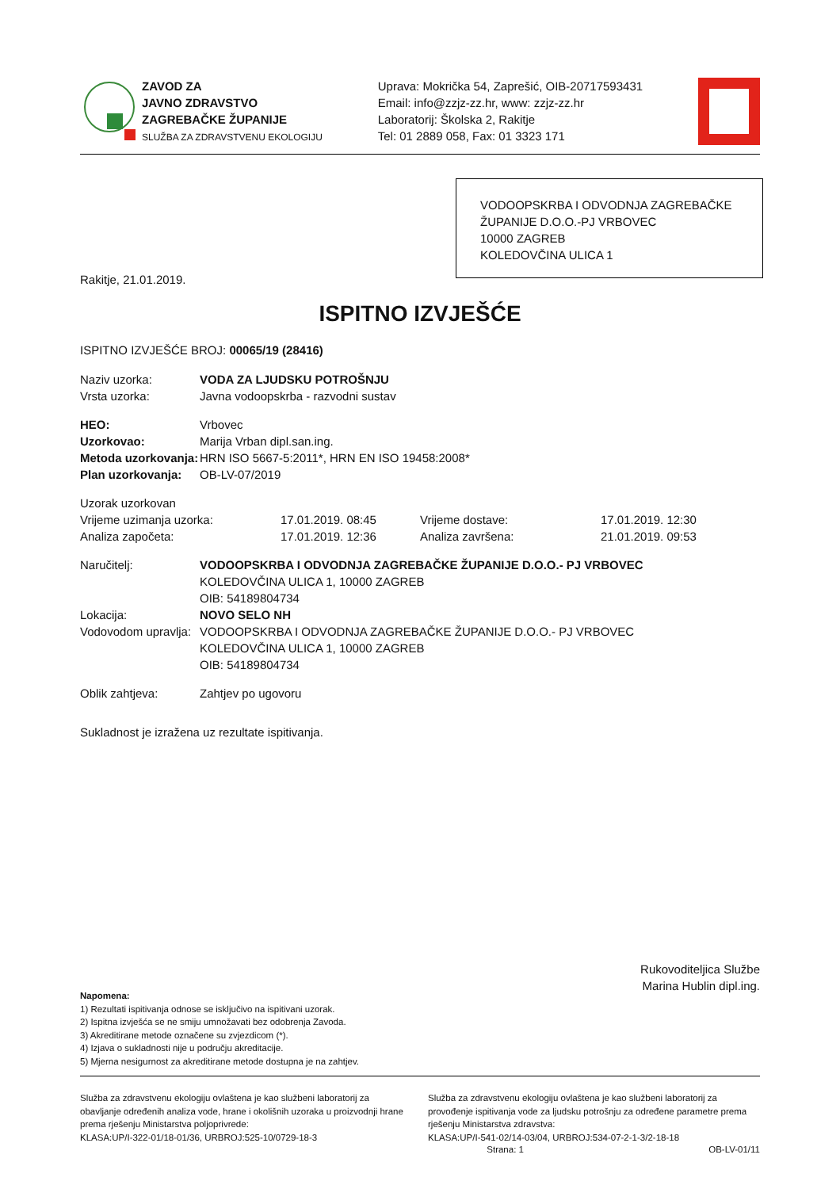ZAVOD ZA
JAVNO ZDRAVSTVO
ZAGREBAČKE ŽUPANIJE
SLUŽBA ZA ZDRAVSTVENU EKOLOGIJU
Uprava: Mokrička 54, Zaprešić, OIB-20717593431
Email: info@zzjz-zz.hr, www: zzjz-zz.hr
Laboratorij: Školska 2, Rakitje
Tel: 01 2889 058, Fax: 01 3323 171
VODOOPSKRBA I ODVODNJA ZAGREBAČKE ŽUPANIJE D.O.O.-PJ VRBOVEC
10000 ZAGREB
KOLEDOVČINA ULICA 1
Rakitje, 21.01.2019.
ISPITNO IZVJEŠĆE
ISPITNO IZVJEŠĆE BROJ: 00065/19 (28416)
| Naziv uzorka: | VODA ZA LJUDSKU POTROŠNJU |
| Vrsta uzorka: | Javna vodoopskrba - razvodni sustav |
| HEO: | Vrbovec |
| Uzorkovao: | Marija Vrban dipl.san.ing. |
| Metoda uzorkovanja: | HRN ISO 5667-5:2011*, HRN EN ISO 19458:2008* |
| Plan uzorkovanja: | OB-LV-07/2019 |
| Uzorak uzorkovan | | | |
| Vrijeme uzimanja uzorka: | 17.01.2019. 08:45 | Vrijeme dostave: | 17.01.2019. 12:30 |
| Analiza započeta: | 17.01.2019. 12:36 | Analiza završena: | 21.01.2019. 09:53 |
| Naručitelj: | VODOOPSKRBA I ODVODNJA ZAGREBAČKE ŽUPANIJE D.O.O.- PJ VRBOVEC KOLEDOVČINA ULICA 1, 10000 ZAGREB OIB: 54189804734 |
| Lokacija: | NOVO SELO NH |
| Vodovodom upravlja: | VODOOPSKRBA I ODVODNJA ZAGREBAČKE ŽUPANIJE D.O.O.- PJ VRBOVEC KOLEDOVČINA ULICA 1, 10000 ZAGREB OIB: 54189804734 |
| Oblik zahtjeva: | Zahtjev po ugovoru |
Sukladnost je izražena uz rezultate ispitivanja.
Rukovoditeljica Službe
Marina Hublin dipl.ing.
Napomena:
1) Rezultati ispitivanja odnose se isključivo na ispitivani uzorak.
2) Ispitna izvješća se ne smiju umnožavati bez odobrenja Zavoda.
3) Akreditirane metode označene su zvjezdicom (*).
4) Izjava o sukladnosti nije u području akreditacije.
5) Mjerna nesigurnost za akreditirane metode dostupna je na zahtjev.
Služba za zdravstvenu ekologiju ovlaštena je kao službeni laboratorij za obavljanje određenih analiza vode, hrane i okolišnih uzoraka u proizvodnji hrane prema rješenju Ministarstva poljoprivrede:
KLASA:UP/I-322-01/18-01/36, URBROJ:525-10/0729-18-3
Služba za zdravstvenu ekologiju ovlaštena je kao službeni laboratorij za provođenje ispitivanja vode za ljudsku potrošnju za određene parametre prema rješenju Ministarstva zdravstva:
KLASA:UP/I-541-02/14-03/04, URBROJ:534-07-2-1-3/2-18-18
Strana: 1 OB-LV-01/11